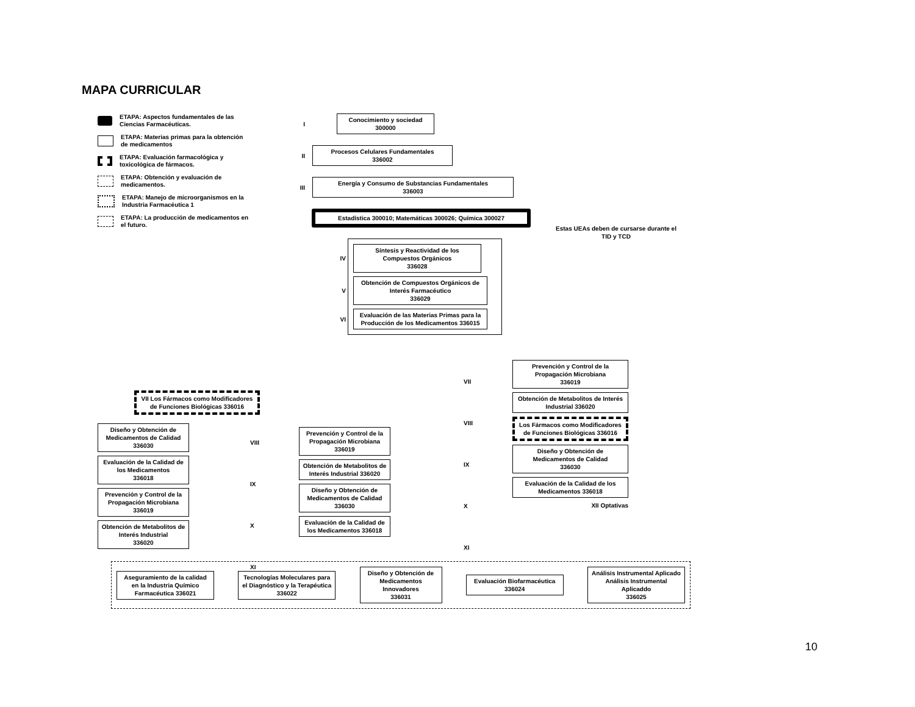MAPA CURRICULAR
ETAPA: Aspectos fundamentales de las Ciencias Farmacéuticas.
ETAPA: Materias primas para la obtención de medicamentos
ETAPA: Evaluación farmacológica y toxicológica de fármacos.
ETAPA: Obtención y evaluación de medicamentos.
ETAPA: Manejo de microorganismos en la Industria Farmacéutica 1
ETAPA: La producción de medicamentos en el futuro.
I
Conocimiento y sociedad
300000
II
Procesos Celulares Fundamentales
336002
III
Energía y Consumo de Substancias Fundamentales
336003
Estadística 300010; Matemáticas 300026; Química 300027
IV
Síntesis y Reactividad de los Compuestos Orgánicos
336028
V
Obtención de Compuestos Orgánicos de Interés Farmacéutico
336029
VI
Evaluación de las Materias Primas para la Producción de los Medicamentos 336015
Estas UEAs deben de cursarse durante el TID y TCD
VII Los Fármacos como Modificadores de Funciones Biológicas 336016
Diseño y Obtención de Medicamentos de Calidad
336030
Evaluación de la Calidad de los Medicamentos
336018
Prevención y Control de la Propagación Microbiana 336019
Obtención de Metabolitos de Interés Industrial
336020
VIII
IX
X
XI
Prevención y Control de la Propagación Microbiana 336019
Obtención de Metabolitos de Interés Industrial 336020
Diseño y Obtención de Medicamentos de Calidad 336030
Evaluación de la Calidad de los Medicamentos 336018
VII
VIII
IX
X
XI
Prevención y Control de la Propagación Microbiana
336019
Obtención de Metabolitos de Interés Industrial 336020
Los Fármacos como Modificadores de Funciones Biológicas 336016
Diseño y Obtención de Medicamentos de Calidad
336030
Evaluación de la Calidad de los Medicamentos 336018
XII Optativas
Aseguramiento de la calidad en la Industria Químico Farmacéutica 336021
Tecnologías Moleculares para el Diagnóstico y la Terapéutica 336022
Diseño y Obtención de Medicamentos Innovadores
336031
Evaluación Biofarmacéutica 336024
Análisis Instrumental Aplicado Análisis Instrumental Aplicaddo
336025
10